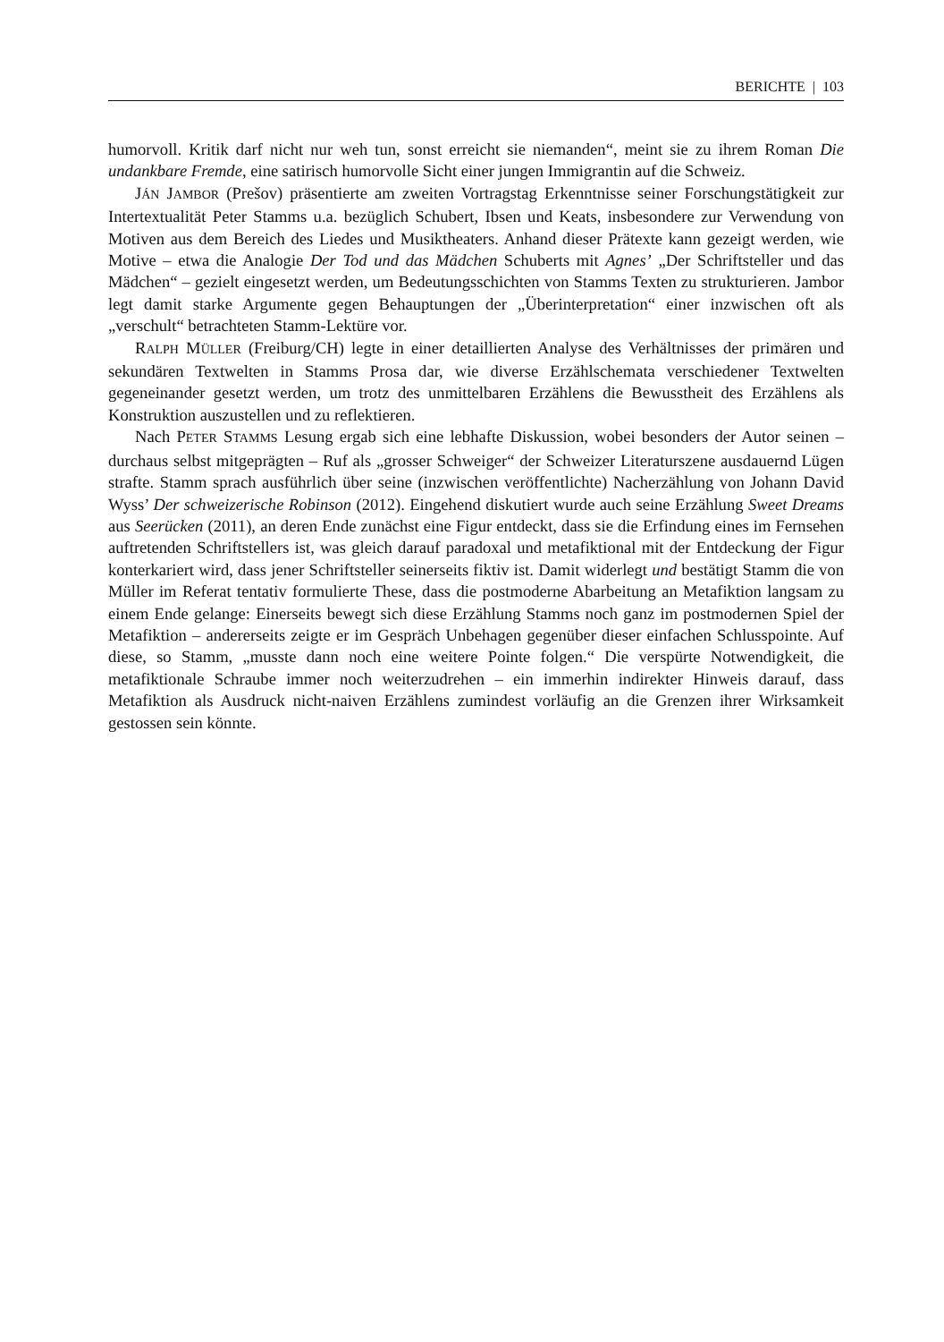BERICHTE | 103
humorvoll. Kritik darf nicht nur weh tun, sonst erreicht sie niemanden“, meint sie zu ihrem Roman Die undankbare Fremde, eine satirisch humorvolle Sicht einer jungen Immigrantin auf die Schweiz.
JÁN JAMBOR (Prešov) präsentierte am zweiten Vortragstag Erkenntnisse seiner Forschungstätigkeit zur Intertextualität Peter Stamms u.a. bezüglich Schubert, Ibsen und Keats, insbesondere zur Verwendung von Motiven aus dem Bereich des Liedes und Musiktheaters. Anhand dieser Prätexte kann gezeigt werden, wie Motive – etwa die Analogie Der Tod und das Mädchen Schuberts mit Agnes’ „Der Schriftsteller und das Mädchen“ – gezielt eingesetzt werden, um Bedeutungsschichten von Stamms Texten zu strukturieren. Jambor legt damit starke Argumente gegen Behauptungen der „Überinterpretation“ einer inzwischen oft als „verschult“ betrachteten Stamm-Lektüre vor.
RALPH MÜLLER (Freiburg/CH) legte in einer detaillierten Analyse des Verhältnisses der primären und sekundären Textwelten in Stamms Prosa dar, wie diverse Erzählschemata verschiedener Textwelten gegeneinander gesetzt werden, um trotz des unmittelbaren Erzählens die Bewusstheit des Erzählens als Konstruktion auszustellen und zu reflektieren.
Nach PETER STAMMS Lesung ergab sich eine lebhafte Diskussion, wobei besonders der Autor seinen – durchaus selbst mitgeprägten – Ruf als „grosser Schweiger“ der Schweizer Literaturszene ausdauernd Lügen strafte. Stamm sprach ausführlich über seine (inzwischen veröffentlichte) Nacherzählung von Johann David Wyss’ Der schweizerische Robinson (2012). Eingehend diskutiert wurde auch seine Erzählung Sweet Dreams aus Seerücken (2011), an deren Ende zunächst eine Figur entdeckt, dass sie die Erfindung eines im Fernsehen auftretenden Schriftstellers ist, was gleich darauf paradoxal und metafiktional mit der Entdeckung der Figur konterkariert wird, dass jener Schriftsteller seinerseits fiktiv ist. Damit widerlegt und bestätigt Stamm die von Müller im Referat tentativ formulierte These, dass die postmoderne Abarbeitung an Metafiktion langsam zu einem Ende gelange: Einerseits bewegt sich diese Erzählung Stamms noch ganz im postmodernen Spiel der Metafiktion – andererseits zeigte er im Gespräch Unbehagen gegenüber dieser einfachen Schlusspointe. Auf diese, so Stamm, „musste dann noch eine weitere Pointe folgen.“ Die verspürte Notwendigkeit, die metafiktionale Schraube immer noch weiterzudrehen – ein immerhin indirekter Hinweis darauf, dass Metafiktion als Ausdruck nicht-naiven Erzählens zumindest vorläufig an die Grenzen ihrer Wirksamkeit gestossen sein könnte.